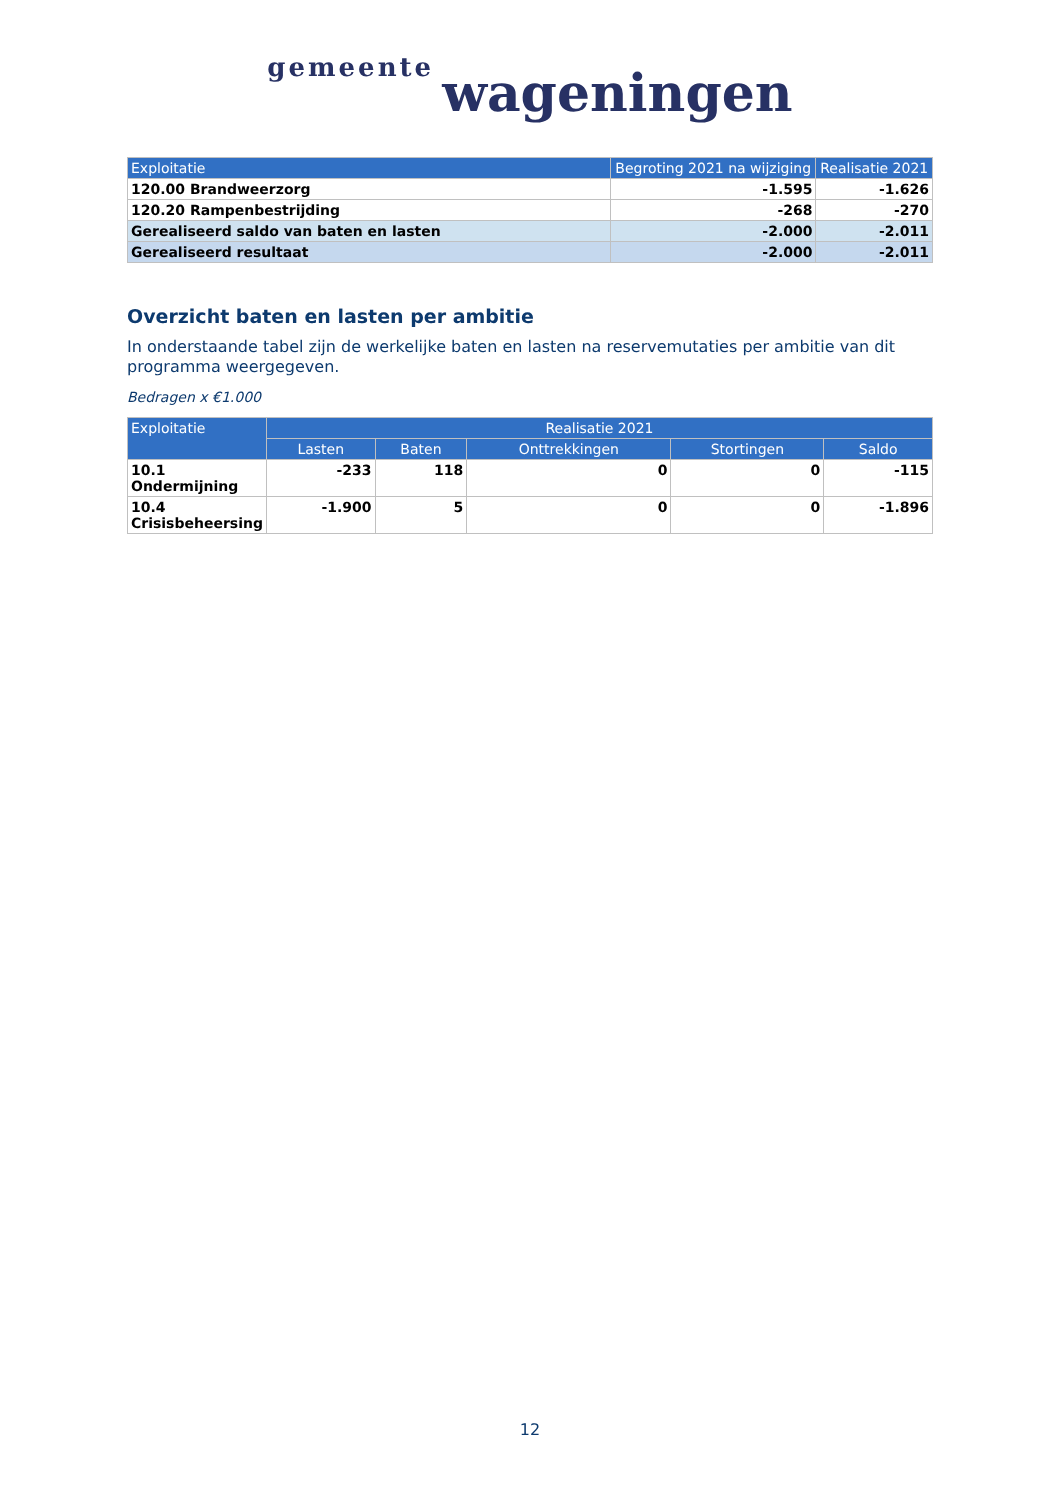gemeente wageningen
| Exploitatie | Begroting 2021 na wijziging | Realisatie 2021 |
| --- | --- | --- |
| 120.00 Brandweerzorg | -1.595 | -1.626 |
| 120.20 Rampenbestrijding | -268 | -270 |
| Gerealiseerd saldo van baten en lasten | -2.000 | -2.011 |
| Gerealiseerd resultaat | -2.000 | -2.011 |
Overzicht baten en lasten per ambitie
In onderstaande tabel zijn de werkelijke baten en lasten na reservemutaties per ambitie van dit programma weergegeven.
Bedragen x €1.000
| Exploitatie | Realisatie 2021 | | | | |
| --- | --- | --- | --- | --- | --- |
| | Lasten | Baten | Onttrekkingen | Stortingen | Saldo |
| 10.1 Ondermijning | -233 | 118 | 0 | 0 | -115 |
| 10.4 Crisisbeheersing | -1.900 | 5 | 0 | 0 | -1.896 |
12